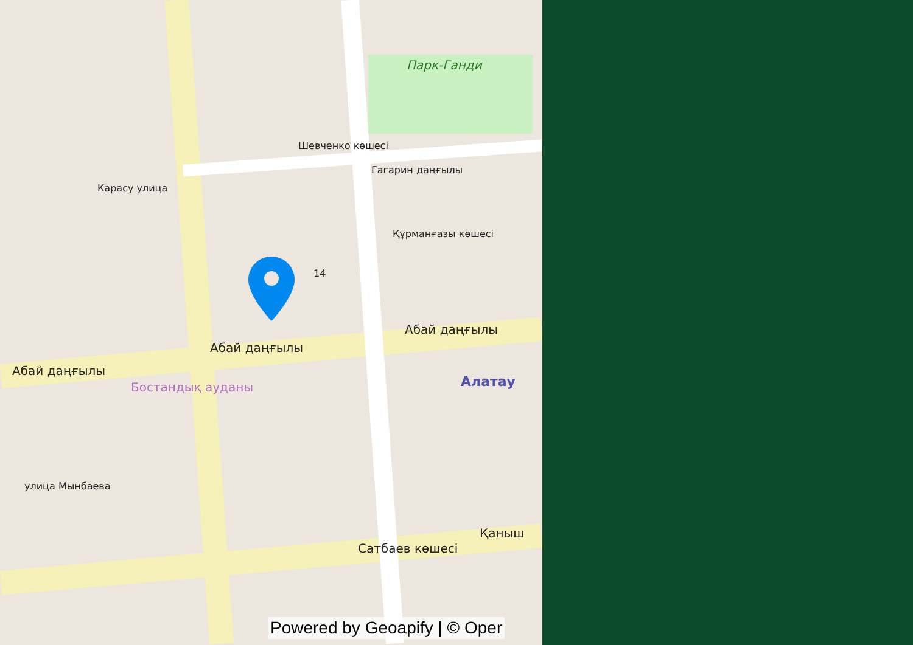Шевченко көшесі
Парк-Ганди
Құрманғазы көшесі
Гагарин даңғылы
Карасу улица
Абай даңғылы
Абай даңғылы
Абай даңғылы
Бостандық ауданы Алатау
улица Мынбаева
Сатбаев көшесі
Қаныш
14
Powered by Geoapify | © Oper